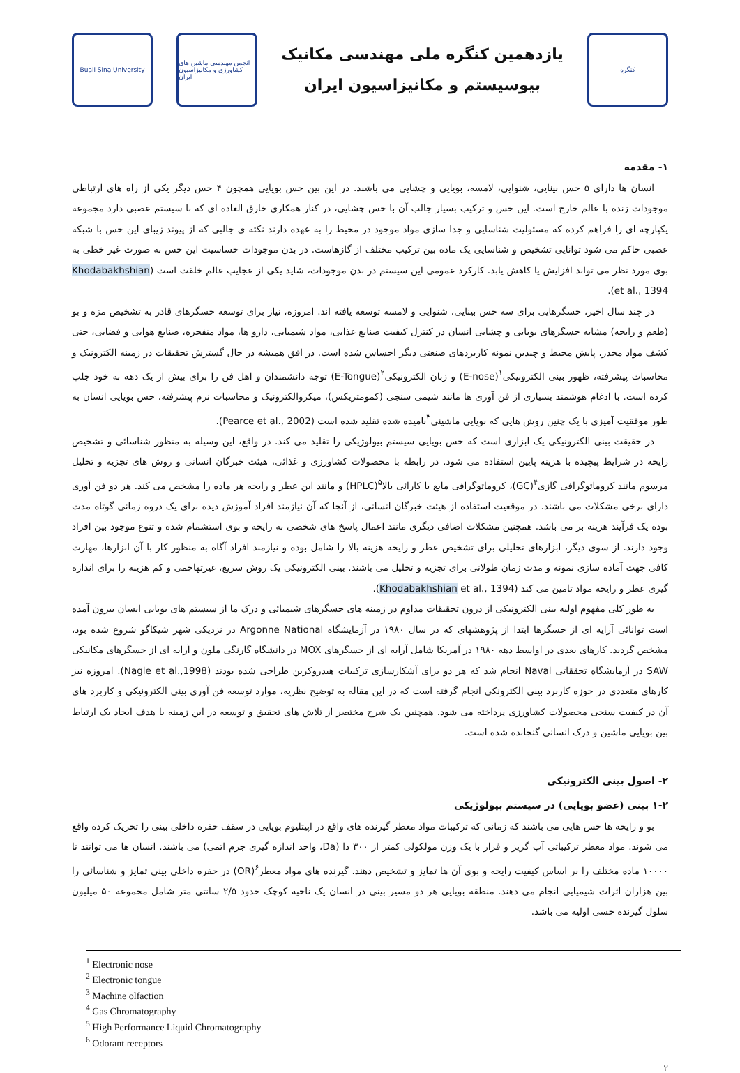Buali Sina University
انجمن مهندسی ماشین های کشاورزی و مکانیزاسیون ایران
یازدهمین کنگره ملی مهندسی مکانیک
بیوسیستم و مکانیزاسیون ایران
کنگره
۱- مقدمه
انسان ها دارای ۵ حس بینایی، شنوایی، لامسه، بویایی و چشایی می باشند. در این بین حس بویایی همچون ۴ حس دیگر یکی از راه های ارتباطی موجودات زنده با عالم خارج است. این حس و ترکیب بسیار جالب آن با حس چشایی، در کنار همکاری خارق العاده ای که با سیستم عصبی دارد مجموعه یکپارچه ای را فراهم کرده که مسئولیت شناسایی و جدا سازی مواد موجود در محیط را به عهده دارند نکته ی جالبی که از پیوند زیبای این حس با شبکه عصبی حاکم می شود توانایی تشخیص و شناسایی یک ماده بین ترکیب مختلف از گازهاست. در بدن موجودات حساسیت این حس به صورت غیر خطی به بوی مورد نظر می تواند افزایش یا کاهش یابد. کارکرد عمومی این سیستم در بدن موجودات، شاید یکی از عجایب عالم خلقت است (Khodabakhshian et al., 1394).
در چند سال اخیر، حسگرهایی برای سه حس بینایی، شنوایی و لامسه توسعه یافته اند. امروزه، نیاز برای توسعه حسگرهای قادر به تشخیص مزه و بو (طعم و رایحه) مشابه حسگرهای بویایی و چشایی انسان در کنترل کیفیت صنایع غذایی، مواد شیمیایی، دارو ها، مواد منفجره، صنایع هوایی و فضایی، حتی کشف مواد مخدر، پایش محیط و چندین نمونه کاربردهای صنعتی دیگر احساس شده است. در افق همیشه در حال گسترش تحقیقات در زمینه الکترونیک و محاسبات پیشرفته، ظهور بینی الکترونیکی<sup>۱</sup>(E-nose) و زبان الکترونیکی<sup>۲</sup>(E-Tongue) توجه دانشمندان و اهل فن را برای بیش از یک دهه به خود جلب کرده است. با ادغام هوشمند بسیاری از فن آوری ها مانند شیمی سنجی (کمومتریکس)، میکروالکترونیک و محاسبات نرم پیشرفته، حس بویایی انسان به طور موفقیت آمیزی با یک چنین روش هایی که بویایی ماشینی<sup>۳</sup>نامیده شده تقلید شده است (Pearce et al., 2002).
در حقیقت بینی الکترونیکی یک ابزاری است که حس بویایی سیستم بیولوژیکی را تقلید می کند. در واقع، این وسیله به منظور شناسائی و تشخیص رایحه در شرایط پیچیده با هزینه پایین استفاده می شود. در رابطه با محصولات کشاورزی و غذائی، هیئت خبرگان انسانی و روش های تجزیه و تحلیل مرسوم مانند کروماتوگرافی گازی<sup>۴</sup>(GC)، کروماتوگرافی مایع با کارائی بالا<sup>۵</sup>(HPLC) و مانند این عطر و رایحه هر ماده را مشخص می کند. هر دو فن آوری دارای برخی مشکلات می باشند. در موقعیت استفاده از هیئت خبرگان انسانی، از آنجا که آن نیازمند افراد آموزش دیده برای یک دروه زمانی گوتاه مدت بوده یک فرآیند هزینه بر می باشد. همچنین مشکلات اضافی دیگری مانند اعمال پاسخ های شخصی به رایحه و بوی استشمام شده و تنوع موجود بین افراد وجود دارند. از سوی دیگر، ابزارهای تحلیلی برای تشخیص عطر و رایحه هزینه بالا را شامل بوده و نیازمند افراد آگاه به منظور کار با آن ابزارها، مهارت کافی جهت آماده سازی نمونه و مدت زمان طولانی برای تجزیه و تحلیل می باشند. بینی الکترونیکی یک روش سریع، غیرتهاجمی و کم هزینه را برای اندازه گیری عطر و رایحه مواد تامین می کند (Khodabakhshian et al., 1394).
به طور کلی مفهوم اولیه بینی الکترونیکی از درون تحقیقات مداوم در زمینه های حسگرهای شیمیائی و درک ما از سیستم های بویایی انسان بیرون آمده است توانائی آرایه ای از حسگرها ابتدا از پژوهشهای که در سال ۱۹۸۰ در آزمایشگاه Argonne National در نزدیکی شهر شیکاگو شروع شده بود، مشخص گردید. کارهای بعدی در اواسط دهه ۱۹۸۰ در آمریکا شامل آرایه ای از حسگرهای MOX در دانشگاه گارنگی ملون و آرایه ای از حسگرهای مکانیکی SAW در آزمایشگاه تحققاتی Naval انجام شد که هر دو برای آشکارسازی ترکیبات هیدروکربن طراحی شده بودند (Nagle et al.,1998). امروزه نیز کارهای متعددی در حوزه کاربرد بینی الکترونکی انجام گرفته است که در این مقاله به توضیح نظریه، موارد توسعه فن آوری بینی الکترونیکی و کاربرد های آن در کیفیت سنجی محصولات کشاورزی پرداخته می شود. همچنین یک شرح مختصر از تلاش های تحقیق و توسعه در این زمینه با هدف ایجاد یک ارتباط بین بویایی ماشین و درک انسانی گنجانده شده است.
۲- اصول بینی الکترونیکی
۱-۲ بینی (عضو بویایی) در سیستم بیولوژیکی
بو و رایحه ها حس هایی می باشند که زمانی که ترکیبات مواد معطر گیرنده های واقع در اپیتلیوم بویایی در سقف حفره داخلی بینی را تحریک کرده واقع می شوند. مواد معطر ترکیباتی آب گریز و فرار با یک وزن مولکولی کمتر از ۳۰۰ دا (Da، واحد اندازه گیری جرم اتمی) می باشند. انسان ها می توانند تا ۱۰۰۰۰ ماده مختلف را بر اساس کیفیت رایحه و بوی آن ها تمایز و تشخیص دهند. گیرنده های مواد معطر<sup>۶</sup>(OR) در حفره داخلی بینی تمایز و شناسائی را بین هزاران اثرات شیمیایی انجام می دهند. منطقه بویایی هر دو مسیر بینی در انسان یک ناحیه کوچک حدود ۲/۵ سانتی متر شامل مجموعه ۵۰ میلیون سلول گیرنده حسی اولیه می باشد.
<sup>1</sup> Electronic nose
<sup>2</sup> Electronic tongue
<sup>3</sup> Machine olfaction
<sup>4</sup> Gas Chromatography
<sup>5</sup> High Performance Liquid Chromatography
<sup>6</sup> Odorant receptors
۲